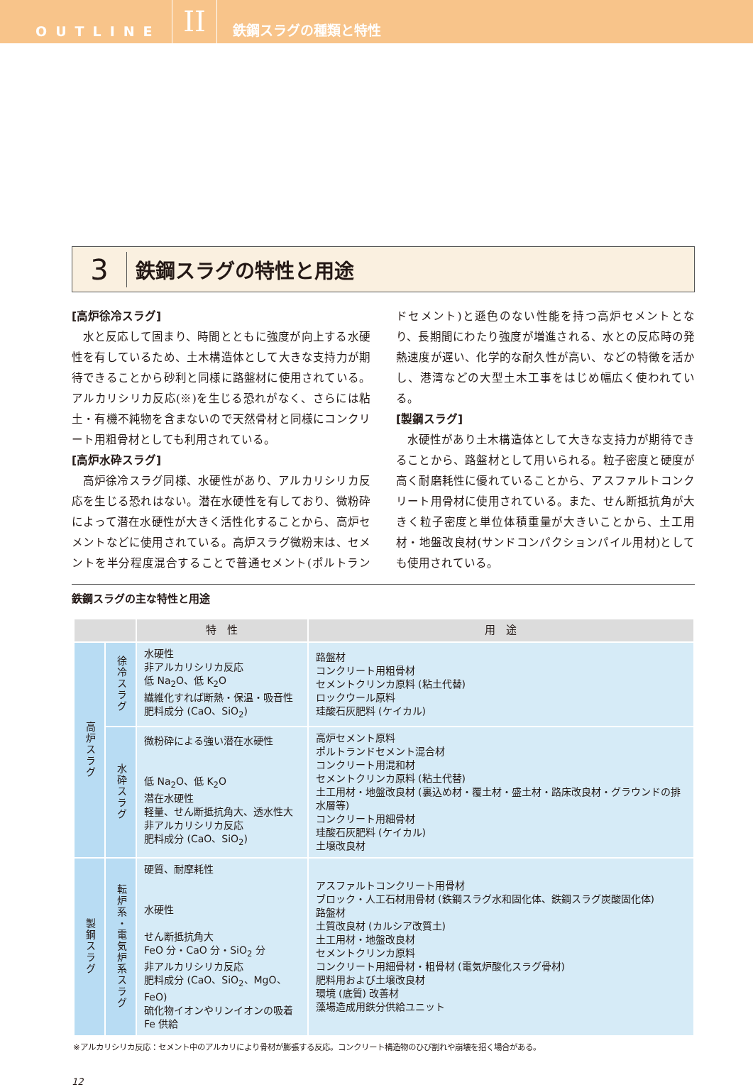OUTLINE
II
鉄鋼スラグの種類と特性
3
鉄鋼スラグの特性と用途
[高炉徐冷スラグ]
水と反応して固まり、時間とともに強度が向上する水硬性を有しているため、土木構造体として大きな支持力が期待できることから砂利と同様に路盤材に使用されている。アルカリシリカ反応(※)を生じる恐れがなく、さらには粘土・有機不純物を含まないので天然骨材と同様にコンクリート用粗骨材としても利用されている。
[高炉水砕スラグ]
高炉徐冷スラグ同様、水硬性があり、アルカリシリカ反応を生じる恐れはない。潜在水硬性を有しており、微粉砕によって潜在水硬性が大きく活性化することから、高炉セメントなどに使用されている。高炉スラグ微粉末は、セメントを半分程度混合することで普通セメント(ポルトランドセメント)と遜色のない性能を持つ高炉セメントとなり、長期間にわたり強度が増進される、水との反応時の発熱速度が遅い、化学的な耐久性が高い、などの特徴を活かし、港湾などの大型土木工事をはじめ幅広く使われている。
[製鋼スラグ]
水硬性があり土木構造体として大きな支持力が期待できることから、路盤材として用いられる。粒子密度と硬度が高く耐磨耗性に優れていることから、アスファルトコンクリート用骨材に使用されている。また、せん断抵抗角が大きく粒子密度と単位体積重量が大きいことから、土工用材・地盤改良材(サンドコンパクションパイル用材)としても使用されている。
鉄鋼スラグの主な特性と用途
| | | 特 性 | 用 途 |
| --- | --- | --- | --- |
| 高炉スラグ | 徐冷スラグ | 水硬性 非アルカリシリカ反応 低 Na<sub>2</sub>O、低 K<sub>2</sub>O 繊維化すれば断熱・保温・吸音性 肥料成分 (CaO、SiO<sub>2</sub>) | 路盤材 コンクリート用粗骨材 セメントクリンカ原料 (粘土代替) ロックウール原料 珪酸石灰肥料 (ケイカル) |
| | 水砕スラグ | 微粉砕による強い潜在水硬性 低 Na<sub>2</sub>O、低 K<sub>2</sub>O 潜在水硬性 軽量、せん断抵抗角大、透水性大 非アルカリシリカ反応 肥料成分 (CaO、SiO<sub>2</sub>) | 高炉セメント原料 ポルトランドセメント混合材 コンクリート用混和材 セメントクリンカ原料 (粘土代替) 土工用材・地盤改良材 (裏込め材・覆土材・盛土材・路床改良材・グラウンドの排水層等) コンクリート用細骨材 珪酸石灰肥料 (ケイカル) 土壌改良材 |
| 製鋼スラグ | 転炉系・電気炉系スラグ | 硬質、耐摩耗性 水硬性 せん断抵抗角大 FeO 分・CaO 分・SiO<sub>2</sub> 分 非アルカリシリカ反応 肥料成分 (CaO、SiO<sub>2</sub>、MgO、FeO) 硫化物イオンやリンイオンの吸着 Fe 供給 | アスファルトコンクリート用骨材 ブロック・人工石材用骨材 (鉄鋼スラグ水和固化体、鉄鋼スラグ炭酸固化体) 路盤材 土質改良材 (カルシア改質土) 土工用材・地盤改良材 セメントクリンカ原料 コンクリート用細骨材・粗骨材 (電気炉酸化スラグ骨材) 肥料用および土壌改良材 環境 (底質) 改善材 藻場造成用鉄分供給ユニット |
※アルカリシリカ反応：セメント中のアルカリにより骨材が膨張する反応。コンクリート構造物のひび割れや崩壊を招く場合がある。
12